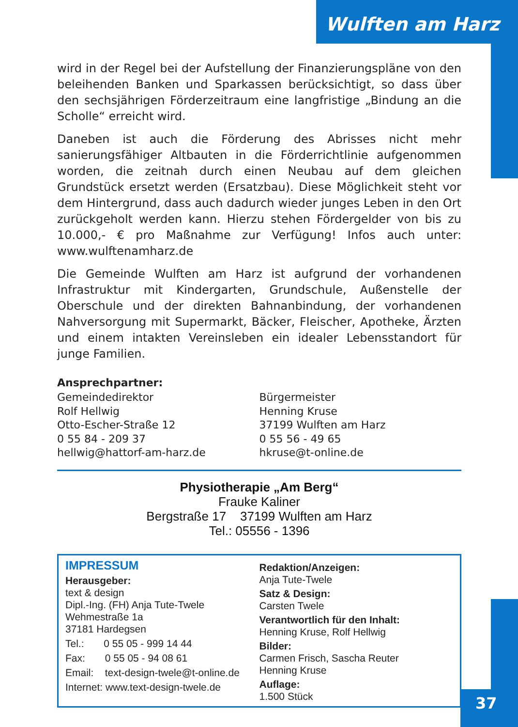Wulften am Harz
37
wird in der Regel bei der Aufstellung der Finanzierungspläne von den beleihenden Banken und Sparkassen berücksichtigt, so dass über den sechsjährigen Förderzeitraum eine langfristige „Bindung an die Scholle“ erreicht wird.
Daneben ist auch die Förderung des Abrisses nicht mehr sanierungsfähiger Altbauten in die Förderrichtlinie aufgenommen worden, die zeitnah durch einen Neubau auf dem gleichen Grundstück ersetzt werden (Ersatzbau). Diese Möglichkeit steht vor dem Hintergrund, dass auch dadurch wieder junges Leben in den Ort zurückgeholt werden kann. Hierzu stehen Fördergelder von bis zu 10.000,- € pro Maßnahme zur Verfügung! Infos auch unter: www.wulftenamharz.de
Die Gemeinde Wulften am Harz ist aufgrund der vorhandenen Infrastruktur mit Kindergarten, Grundschule, Außenstelle der Oberschule und der direkten Bahnanbindung, der vorhandenen Nahversorgung mit Supermarkt, Bäcker, Fleischer, Apotheke, Ärzten und einem intakten Vereinsleben ein idealer Lebensstandort für junge Familien.
Ansprechpartner:
Gemeindedirektor
Rolf Hellwig
Otto-Escher-Straße 12
0 55 84 - 209 37
hellwig@hattorf-am-harz.de
Bürgermeister
Henning Kruse
37199 Wulften am Harz
0 55 56 - 49 65
hkruse@t-online.de
Physiotherapie „Am Berg“
Frauke Kaliner
Bergstraße 17 37199 Wulften am Harz
Tel.: 05556 - 1396
IMPRESSUM
Herausgeber:
text & design
Dipl.-Ing. (FH) Anja Tute-Twele
Wehmestraße 1a
37181 Hardegsen
Tel.: 0 55 05 - 999 14 44
Fax: 0 55 05 - 94 08 61
Email: text-design-twele@t-online.de
Internet: www.text-design-twele.de
Redaktion/Anzeigen:
Anja Tute-Twele
Satz & Design:
Carsten Twele
Verantwortlich für den Inhalt:
Henning Kruse, Rolf Hellwig
Bilder:
Carmen Frisch, Sascha Reuter
Henning Kruse
Auflage:
1.500 Stück